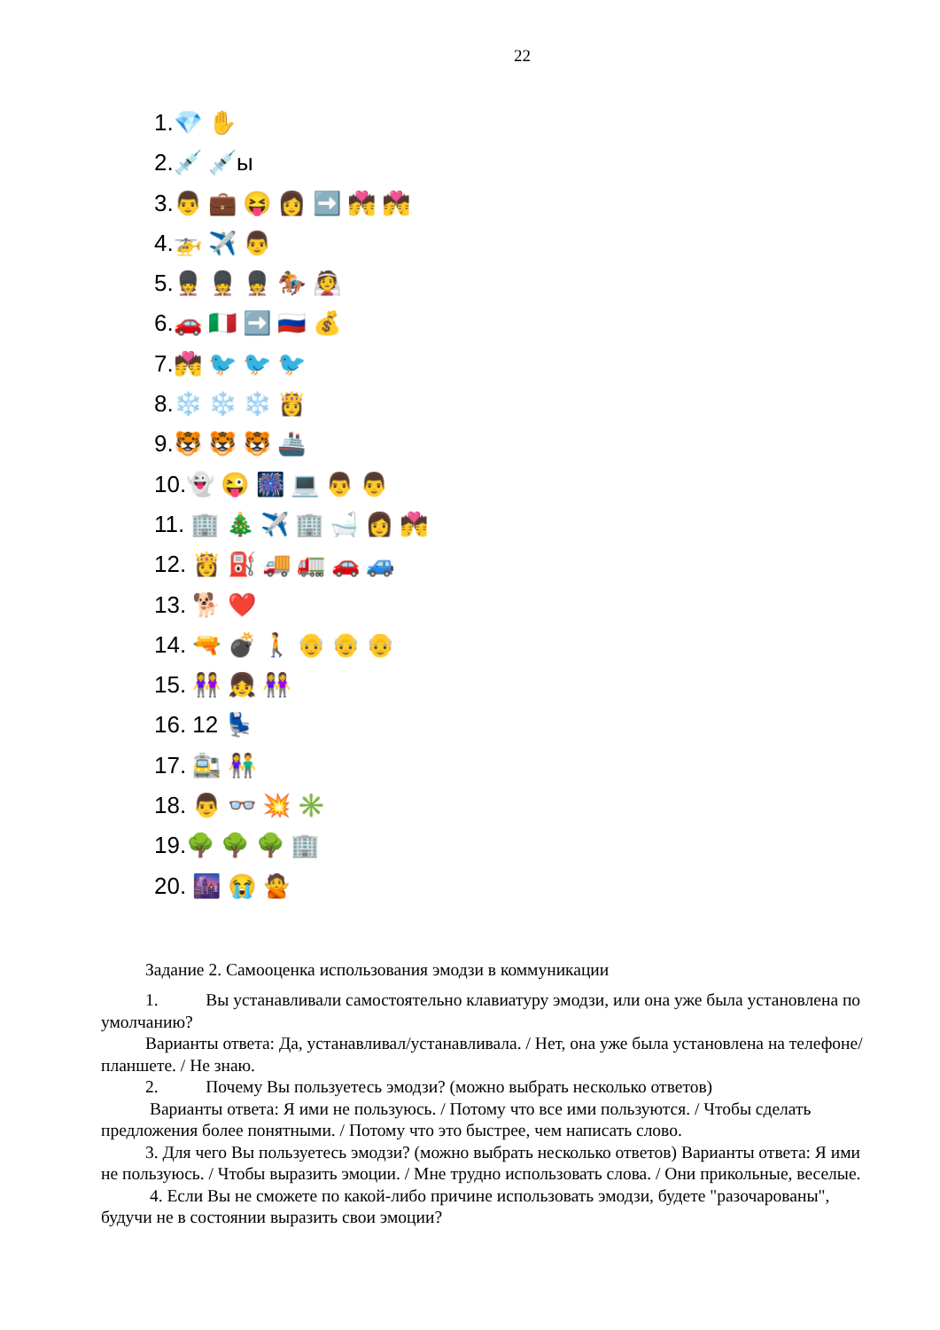22
1.💎 ✋
2.💉 💉ы
3.👨 💼 😝 👩 ➡️ 💏 💏
4.🚁 ✈️ 👨
5.💂 💂 💂 🏇 👰
6.🚗 🇮🇹 ➡️ 🇷🇺 💰
7.💏 🐦 🐦 🐦
8.❄️ ❄️ ❄️ 👸
9.🐯 🐯 🐯 🚢
10.👻 😜 🎆 💻 👨 👨
11. 🏢 🎄 ✈️ 🏢 🛁 👩 💏
12. 👸 ⛽ 🚚 🚛 🚗 🚙
13. 🐕 ❤️
14. 🔫 💣 🚶 👴 👴 👴
15. 👭 👧 👭
16. 12 💺
17. 🚉 👫
18. 👨 👓 💥 ✳️
19.🌳 🌳 🌳 🏢
20. 🌆 😭 🙅
Задание 2. Самооценка использования эмодзи в коммуникации
1. Вы устанавливали самостоятельно клавиатуру эмодзи, или она уже была установлена по умолчанию?
Варианты ответа: Да, устанавливал/устанавливала. / Нет, она уже была установлена на телефоне/планшете. / Не знаю.
2. Почему Вы пользуетесь эмодзи? (можно выбрать несколько ответов)
Варианты ответа: Я ими не пользуюсь. / Потому что все ими пользуются. / Чтобы сделать предложения более понятными. / Потому что это быстрее, чем написать слово.
3. Для чего Вы пользуетесь эмодзи? (можно выбрать несколько ответов) Варианты ответа: Я ими не пользуюсь. / Чтобы выразить эмоции. / Мне трудно использовать слова. / Они прикольные, веселые.
4. Если Вы не сможете по какой-либо причине использовать эмодзи, будете "разочарованы", будучи не в состоянии выразить свои эмоции?